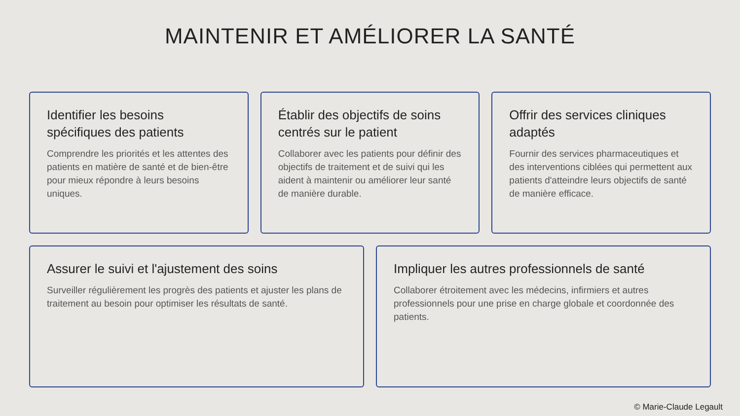MAINTENIR ET AMÉLIORER LA SANTÉ
Identifier les besoins spécifiques des patients
Comprendre les priorités et les attentes des patients en matière de santé et de bien-être pour mieux répondre à leurs besoins uniques.
Établir des objectifs de soins centrés sur le patient
Collaborer avec les patients pour définir des objectifs de traitement et de suivi qui les aident à maintenir ou améliorer leur santé de manière durable.
Offrir des services cliniques adaptés
Fournir des services pharmaceutiques et des interventions ciblées qui permettent aux patients d'atteindre leurs objectifs de santé de manière efficace.
Assurer le suivi et l'ajustement des soins
Surveiller régulièrement les progrès des patients et ajuster les plans de traitement au besoin pour optimiser les résultats de santé.
Impliquer les autres professionnels de santé
Collaborer étroitement avec les médecins, infirmiers et autres professionnels pour une prise en charge globale et coordonnée des patients.
© Marie-Claude Legault